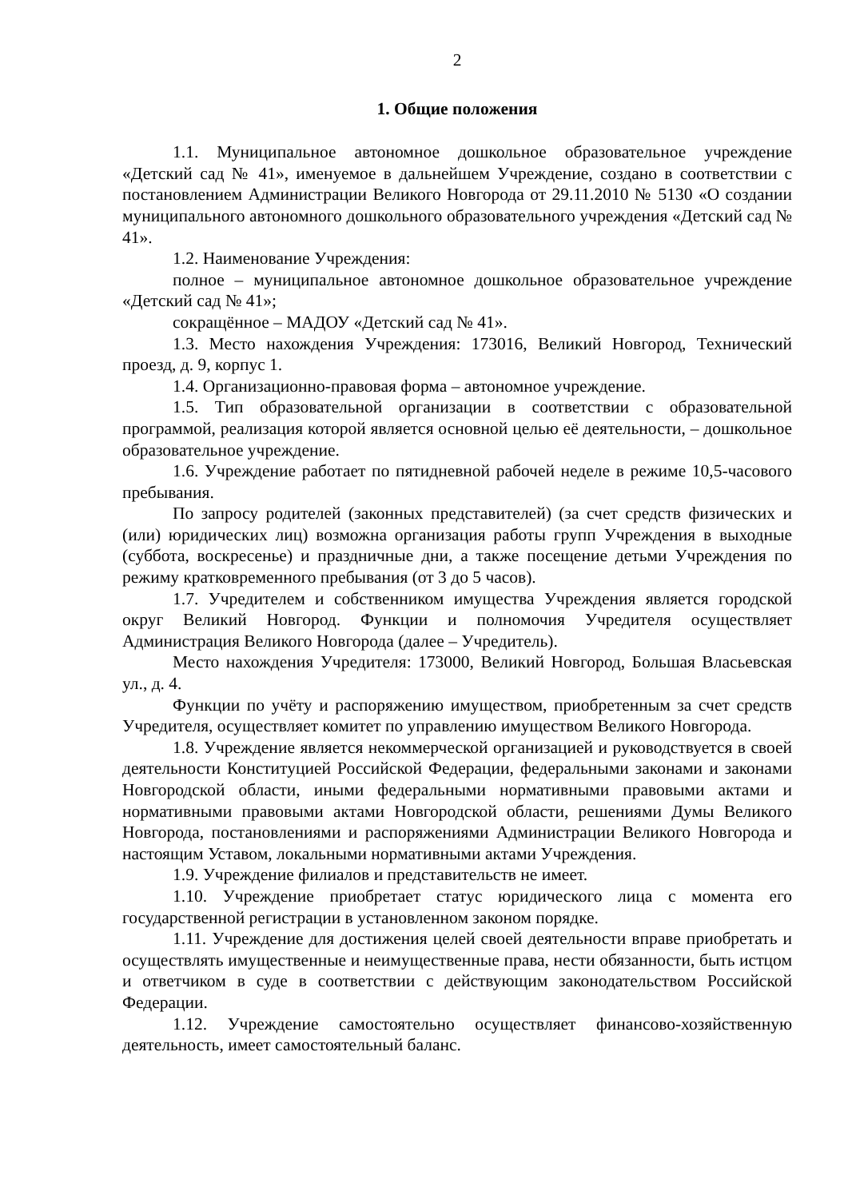2
1. Общие положения
1.1. Муниципальное автономное дошкольное образовательное учреждение «Детский сад № 41», именуемое в дальнейшем Учреждение, создано в соответствии с постановлением Администрации Великого Новгорода от 29.11.2010 № 5130 «О создании муниципального автономного дошкольного образовательного учреждения «Детский сад № 41».
1.2. Наименование Учреждения:
полное – муниципальное автономное дошкольное образовательное учреждение «Детский сад № 41»;
сокращённое – МАДОУ «Детский сад № 41».
1.3. Место нахождения Учреждения: 173016, Великий Новгород, Технический проезд, д. 9, корпус 1.
1.4. Организационно-правовая форма – автономное учреждение.
1.5. Тип образовательной организации в соответствии с образовательной программой, реализация которой является основной целью её деятельности, – дошкольное образовательное учреждение.
1.6. Учреждение работает по пятидневной рабочей неделе в режиме 10,5-часового пребывания.
По запросу родителей (законных представителей) (за счет средств физических и (или) юридических лиц) возможна организация работы групп Учреждения в выходные (суббота, воскресенье) и праздничные дни, а также посещение детьми Учреждения по режиму кратковременного пребывания (от 3 до 5 часов).
1.7. Учредителем и собственником имущества Учреждения является городской округ Великий Новгород. Функции и полномочия Учредителя осуществляет Администрация Великого Новгорода (далее – Учредитель).
Место нахождения Учредителя: 173000, Великий Новгород, Большая Власьевская ул., д. 4.
Функции по учёту и распоряжению имуществом, приобретенным за счет средств Учредителя, осуществляет комитет по управлению имуществом Великого Новгорода.
1.8. Учреждение является некоммерческой организацией и руководствуется в своей деятельности Конституцией Российской Федерации, федеральными законами и законами Новгородской области, иными федеральными нормативными правовыми актами и нормативными правовыми актами Новгородской области, решениями Думы Великого Новгорода, постановлениями и распоряжениями Администрации Великого Новгорода и настоящим Уставом, локальными нормативными актами Учреждения.
1.9. Учреждение филиалов и представительств не имеет.
1.10. Учреждение приобретает статус юридического лица с момента его государственной регистрации в установленном законом порядке.
1.11. Учреждение для достижения целей своей деятельности вправе приобретать и осуществлять имущественные и неимущественные права, нести обязанности, быть истцом и ответчиком в суде в соответствии с действующим законодательством Российской Федерации.
1.12. Учреждение самостоятельно осуществляет финансово-хозяйственную деятельность, имеет самостоятельный баланс.